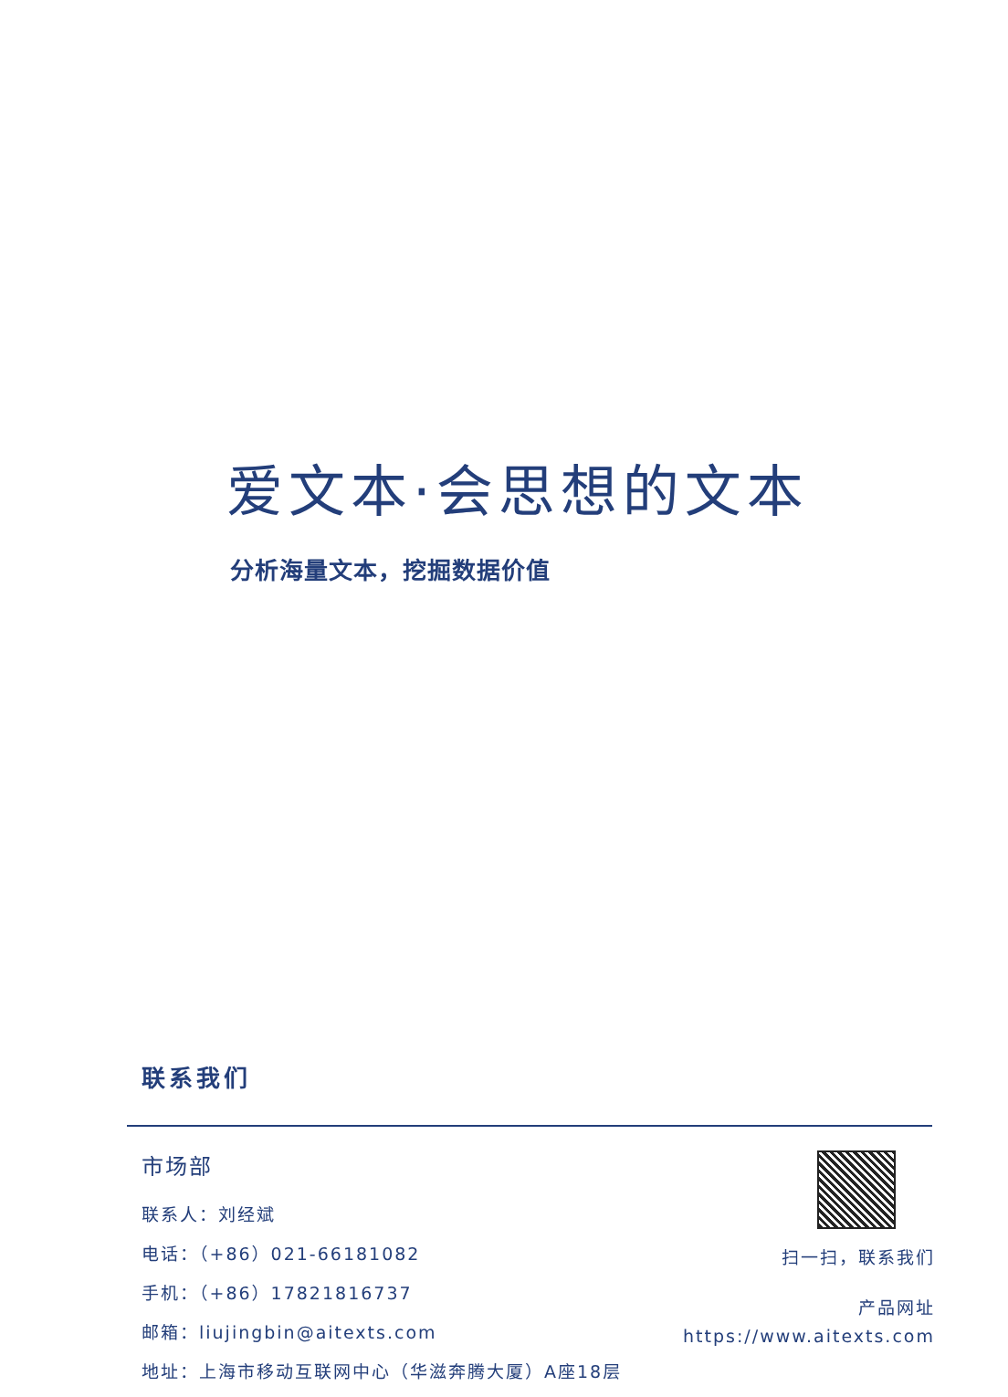爱文本·会思想的文本
分析海量文本，挖掘数据价值
联系我们
市场部
联系人：刘经斌
电话：（+86）021-66181082
手机：（+86）17821816737
邮箱：liujingbin@aitexts.com
地址：上海市移动互联网中心（华滋奔腾大厦）A座18层
扫一扫，联系我们
产品网址
https://www.aitexts.com